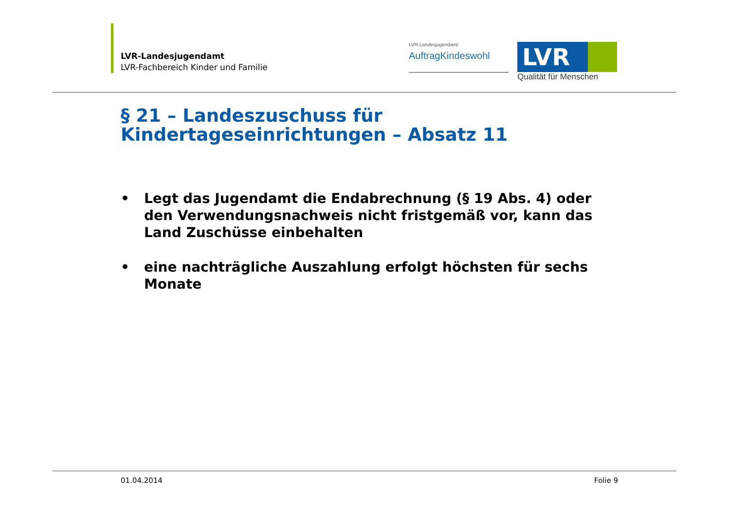LVR-Landesjugendamt
LVR-Fachbereich Kinder und Familie
LVR-Landesjugendamt
AuftragKindeswohl
LVR
Qualität für Menschen
§ 21 – Landeszuschuss für
Kindertageseinrichtungen – Absatz 11
• Legt das Jugendamt die Endabrechnung (§ 19 Abs. 4) oder den Verwendungsnachweis nicht fristgemäß vor, kann das Land Zuschüsse einbehalten
• eine nachträgliche Auszahlung erfolgt höchsten für sechs Monate
01.04.2014 Folie 9